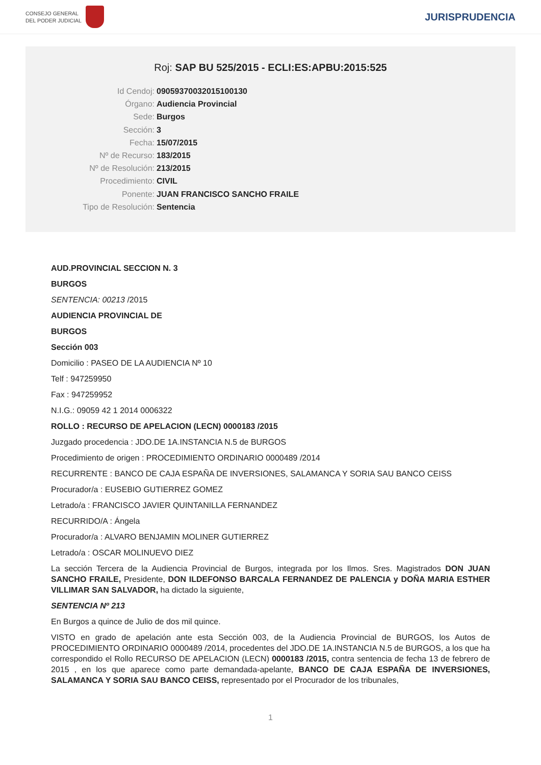CONSEJO GENERAL
DEL PODER JUDICIAL
JURISPRUDENCIA
Roj: SAP BU 525/2015 - ECLI:ES:APBU:2015:525
Id Cendoj: 09059370032015100130
Órgano: Audiencia Provincial
Sede: Burgos
Sección: 3
Fecha: 15/07/2015
Nº de Recurso: 183/2015
Nº de Resolución: 213/2015
Procedimiento: CIVIL
Ponente: JUAN FRANCISCO SANCHO FRAILE
Tipo de Resolución: Sentencia
AUD.PROVINCIAL SECCION N. 3
BURGOS
SENTENCIA: 00213 /2015
AUDIENCIA PROVINCIAL DE
BURGOS
Sección 003
Domicilio : PASEO DE LA AUDIENCIA Nº 10
Telf : 947259950
Fax : 947259952
N.I.G.: 09059 42 1 2014 0006322
ROLLO : RECURSO DE APELACION (LECN) 0000183 /2015
Juzgado procedencia : JDO.DE 1A.INSTANCIA N.5 de BURGOS
Procedimiento de origen : PROCEDIMIENTO ORDINARIO 0000489 /2014
RECURRENTE : BANCO DE CAJA ESPAÑA DE INVERSIONES, SALAMANCA Y SORIA SAU BANCO CEISS
Procurador/a : EUSEBIO GUTIERREZ GOMEZ
Letrado/a : FRANCISCO JAVIER QUINTANILLA FERNANDEZ
RECURRIDO/A : Ángela
Procurador/a : ALVARO BENJAMIN MOLINER GUTIERREZ
Letrado/a : OSCAR MOLINUEVO DIEZ
La sección Tercera de la Audiencia Provincial de Burgos, integrada por los Ilmos. Sres. Magistrados DON JUAN SANCHO FRAILE, Presidente, DON ILDEFONSO BARCALA FERNANDEZ DE PALENCIA y DOÑA MARIA ESTHER VILLIMAR SAN SALVADOR, ha dictado la siguiente,
SENTENCIA Nº 213
En Burgos a quince de Julio de dos mil quince.
VISTO en grado de apelación ante esta Sección 003, de la Audiencia Provincial de BURGOS, los Autos de PROCEDIMIENTO ORDINARIO 0000489 /2014, procedentes del JDO.DE 1A.INSTANCIA N.5 de BURGOS, a los que ha correspondido el Rollo RECURSO DE APELACION (LECN) 0000183 /2015, contra sentencia de fecha 13 de febrero de 2015 , en los que aparece como parte demandada-apelante, BANCO DE CAJA ESPAÑA DE INVERSIONES, SALAMANCA Y SORIA SAU BANCO CEISS, representado por el Procurador de los tribunales,
1